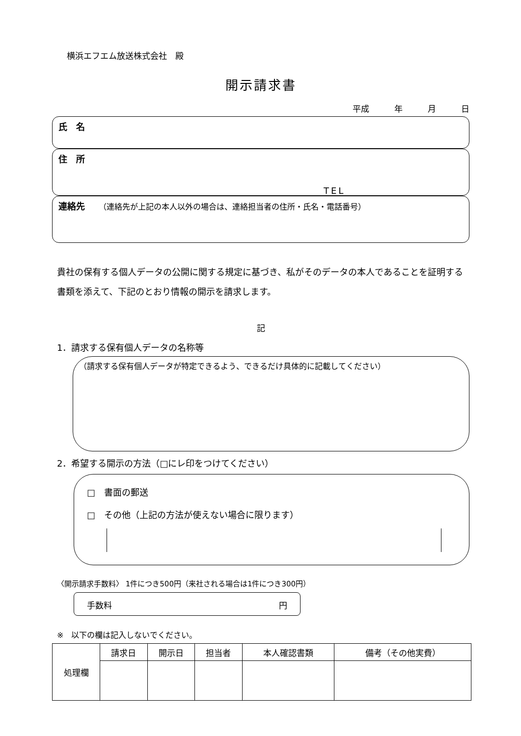横浜エフエム放送株式会社　殿
開示請求書
平成　　　年　　　月　　　日
氏　名
住　所
TEL
連絡先　　（連絡先が上記の本人以外の場合は、連絡担当者の住所・氏名・電話番号）
貴社の保有する個人データの公開に関する規定に基づき、私がそのデータの本人であることを証明する書類を添えて、下記のとおり情報の開示を請求します。
記
1．請求する保有個人データの名称等
（請求する保有個人データが特定できるよう、できるだけ具体的に記載してください）
2．希望する開示の方法（□にレ印をつけてください）
□　書面の郵送
□　その他（上記の方法が使えない場合に限ります）
〈開示請求手数料〉 1件につき500円（来社される場合は1件につき300円）
手数料 円
※　以下の欄は記入しないでください。
| 処理欄 | 請求日 | 開示日 | 担当者 | 本人確認書類 | 備考（その他実費） |